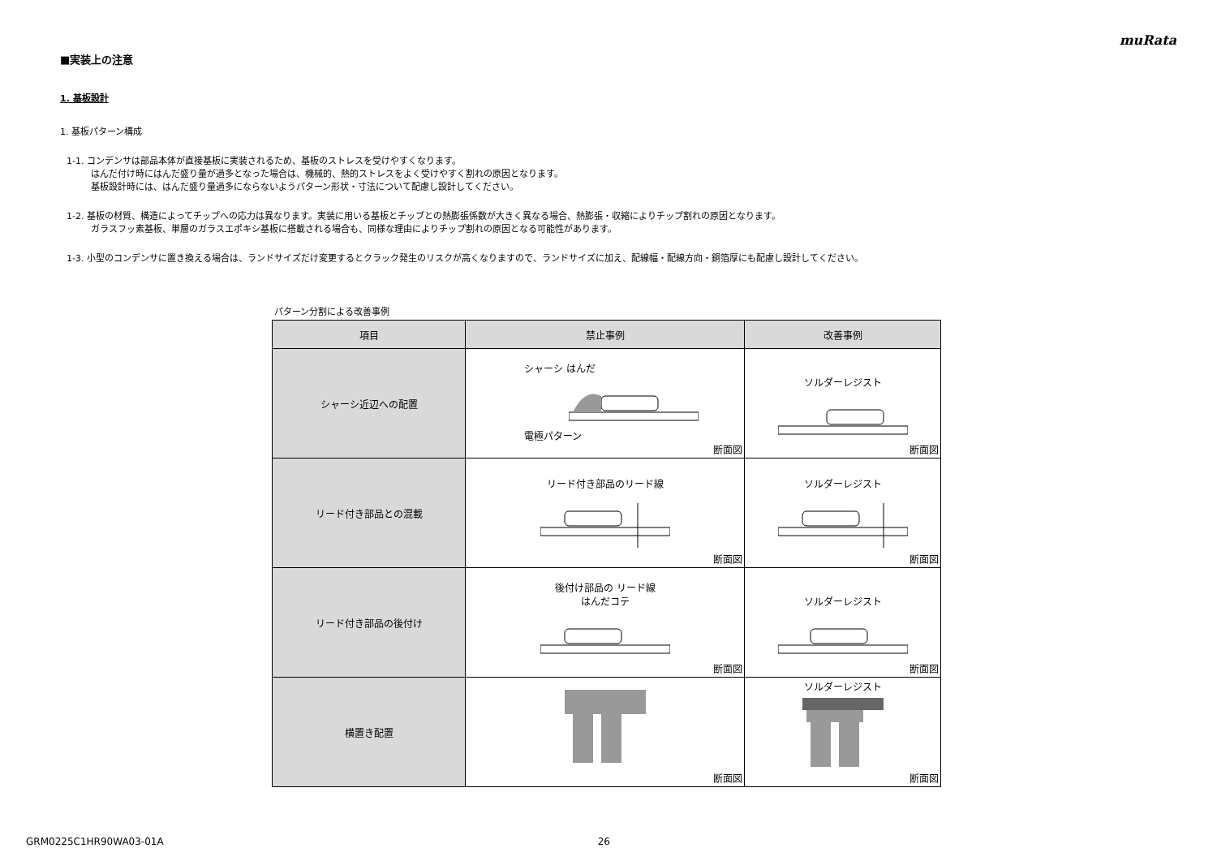muRata
■実装上の注意
1. 基板設計
1. 基板パターン構成
1-1. コンデンサは部品本体が直接基板に実装されるため、基板のストレスを受けやすくなります。
はんだ付け時にはんだ盛り量が過多となった場合は、機械的、熱的ストレスをよく受けやすく割れの原因となります。
基板設計時には、はんだ盛り量過多にならないようパターン形状・寸法について配慮し設計してください。
1-2. 基板の材質、構造によってチップへの応力は異なります。実装に用いる基板とチップとの熱膨張係数が大きく異なる場合、熱膨張・収縮によりチップ割れの原因となります。
ガラスフッ素基板、単層のガラスエポキシ基板に搭載される場合も、同様な理由によりチップ割れの原因となる可能性があります。
1-3. 小型のコンデンサに置き換える場合は、ランドサイズだけ変更するとクラック発生のリスクが高くなりますので、ランドサイズに加え、配線幅・配線方向・銅箔厚にも配慮し設計してください。
パターン分割による改善事例
| 項目 | 禁止事例 | 改善事例 |
| --- | --- | --- |
| シャーシ近辺への配置 | シャーシ はんだ 電極パターン 断面図 | ソルダーレジスト 断面図 |
| リード付き部品との混載 | リード付き部品のリード線 断面図 | ソルダーレジスト 断面図 |
| リード付き部品の後付け | 後付け部品の リード線 はんだコテ 断面図 | ソルダーレジスト 断面図 |
| 横置き配置 | 断面図 | ソルダーレジスト 断面図 |
GRM0225C1HR90WA03-01A 26